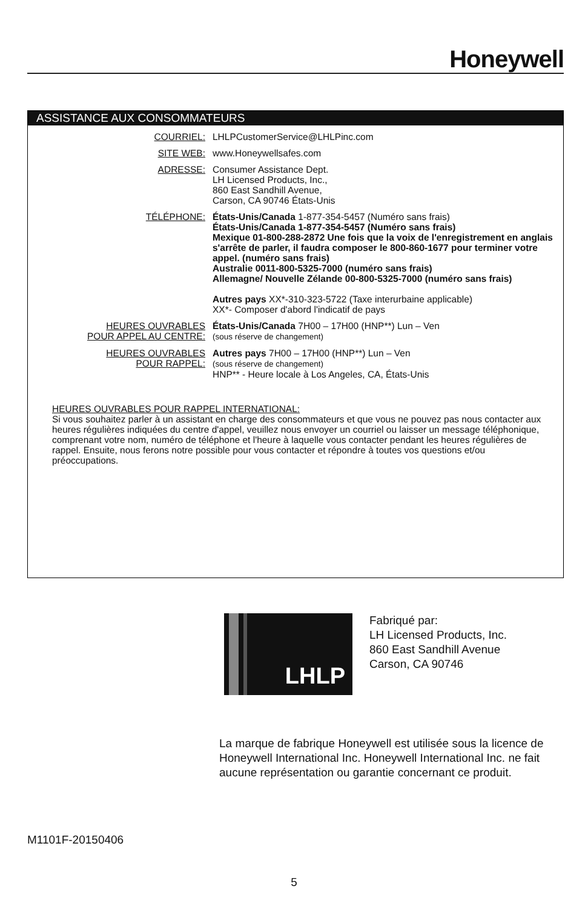Honeywell
ASSISTANCE AUX CONSOMMATEURS
COURRIEL: LHLPCustomerService@LHLPinc.com
SITE WEB: www.Honeywellsafes.com
ADRESSE: Consumer Assistance Dept.
LH Licensed Products, Inc.,
860 East Sandhill Avenue,
Carson, CA 90746 États-Unis
TÉLÉPHONE: États-Unis/Canada 1-877-354-5457 (Numéro sans frais)
États-Unis/Canada 1-877-354-5457 (Numéro sans frais)
Mexique 01-800-288-2872 Une fois que la voix de l'enregistrement en anglais s'arrête de parler, il faudra composer le 800-860-1677 pour terminer votre appel. (numéro sans frais)
Australie 0011-800-5325-7000 (numéro sans frais)
Allemagne/ Nouvelle Zélande 00-800-5325-7000 (numéro sans frais)
Autres pays XX*-310-323-5722 (Taxe interurbaine applicable)
XX*- Composer d'abord l'indicatif de pays
HEURES OUVRABLES
POUR APPEL AU CENTRE:
États-Unis/Canada 7H00 – 17H00 (HNP**) Lun – Ven
(sous réserve de changement)
HEURES OUVRABLES
POUR RAPPEL:
Autres pays 7H00 – 17H00 (HNP**) Lun – Ven
(sous réserve de changement)
HNP** - Heure locale à Los Angeles, CA, États-Unis
HEURES OUVRABLES POUR RAPPEL INTERNATIONAL:
Si vous souhaitez parler à un assistant en charge des consommateurs et que vous ne pouvez pas nous contacter aux heures régulières indiquées du centre d'appel, veuillez nous envoyer un courriel ou laisser un message téléphonique, comprenant votre nom, numéro de téléphone et l'heure à laquelle vous contacter pendant les heures régulières de rappel. Ensuite, nous ferons notre possible pour vous contacter et répondre à toutes vos questions et/ou préoccupations.
LHLP
Fabriqué par:
LH Licensed Products, Inc.
860 East Sandhill Avenue
Carson, CA 90746
La marque de fabrique Honeywell est utilisée sous la licence de Honeywell International Inc. Honeywell International Inc. ne fait aucune représentation ou garantie concernant ce produit.
M1101F-20150406
5